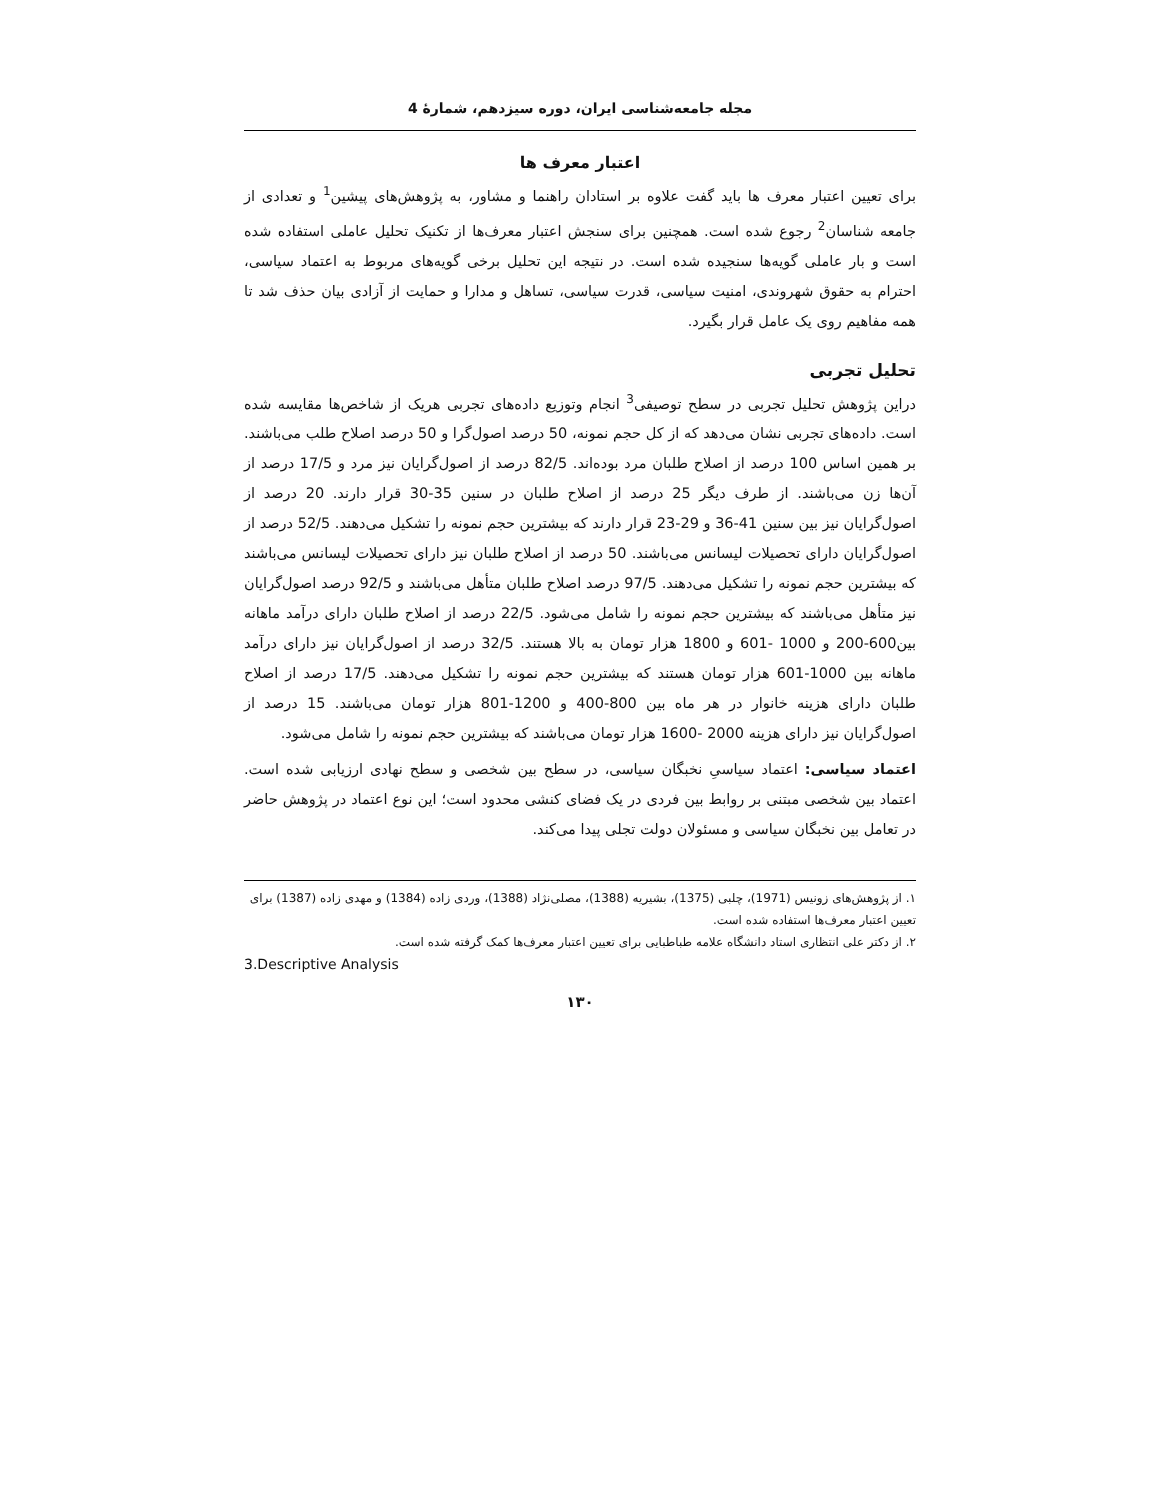مجله جامعه‌شناسی ایران، دوره سیزدهم، شمارهٔ 4
اعتبار معرف ها
برای تعیین اعتبار معرف ها باید گفت علاوه بر استادان راهنما و مشاور، به پژوهش‌های پیشین<sup>1</sup> و تعدادی از جامعه شناسان<sup>2</sup> رجوع شده است. همچنین برای سنجش اعتبار معرف‌ها از تکنیک تحلیل عاملی استفاده شده است و بار عاملی گویه‌ها سنجیده شده است. در نتیجه این تحلیل برخی گویه‌های مربوط به اعتماد سیاسی، احترام به حقوق شهروندی، امنیت سیاسی، قدرت سیاسی، تساهل و مدارا و حمایت از آزادی بیان حذف شد تا همه مفاهیم روی یک عامل قرار بگیرد.
تحلیل تجربی
دراین پژوهش تحلیل تجربی در سطح توصیفی<sup>3</sup> انجام وتوزیع داده‌های تجربی هریک از شاخص‌ها مقایسه شده است. داده‌های تجربی نشان می‌دهد که از کل حجم نمونه، 50 درصد اصول‌گرا و 50 درصد اصلاح طلب می‌باشند. بر همین اساس 100 درصد از اصلاح طلبان مرد بوده‌اند. 82/5 درصد از اصول‌گرایان نیز مرد و 17/5 درصد از آن‌ها زن می‌باشند. از طرف دیگر 25 درصد از اصلاح طلبان در سنین 35-30 قرار دارند. 20 درصد از اصول‌گرایان نیز بین سنین 41-36 و 29-23 قرار دارند که بیشترین حجم نمونه را تشکیل می‌دهند. 52/5 درصد از اصول‌گرایان دارای تحصیلات لیسانس می‌باشند. 50 درصد از اصلاح طلبان نیز دارای تحصیلات لیسانس می‌باشند که بیشترین حجم نمونه را تشکیل می‌دهند. 97/5 درصد اصلاح طلبان متأهل می‌باشند و 92/5 درصد اصول‌گرایان نیز متأهل می‌باشند که بیشترین حجم نمونه را شامل می‌شود. 22/5 درصد از اصلاح طلبان دارای درآمد ماهانه بین600-200 و 1000 -601 و 1800 هزار تومان به بالا هستند. 32/5 درصد از اصول‌گرایان نیز دارای درآمد ماهانه بین 1000-601 هزار تومان هستند که بیشترین حجم نمونه را تشکیل می‌دهند. 17/5 درصد از اصلاح طلبان دارای هزینه خانوار در هر ماه بین 800-400 و 1200-801 هزار تومان می‌باشند. 15 درصد از اصول‌گرایان نیز دارای هزینه 2000 -1600 هزار تومان می‌باشند که بیشترین حجم نمونه را شامل می‌شود.
اعتماد سیاسی: اعتماد سیاسیِ نخبگان سیاسی، در سطح بین شخصی و سطح نهادی ارزیابی شده است. اعتماد بین شخصی مبتنی بر روابط بین فردی در یک فضای کنشی محدود است؛ این نوع اعتماد در پژوهش حاضر در تعامل بین نخبگان سیاسی و مسئولان دولت تجلی پیدا می‌کند.
۱. از پژوهش‌های زونیس (1971)، چلبی (1375)، بشیریه (1388)، مصلی‌نژاد (1388)، وردی زاده (1384) و مهدی زاده (1387) برای تعیین اعتبار معرف‌ها استفاده شده است.
۲. از دکتر علی انتظاری استاد دانشگاه علامه طباطبایی برای تعیین اعتبار معرف‌ها کمک گرفته شده است.
3.Descriptive Analysis
۱۳۰